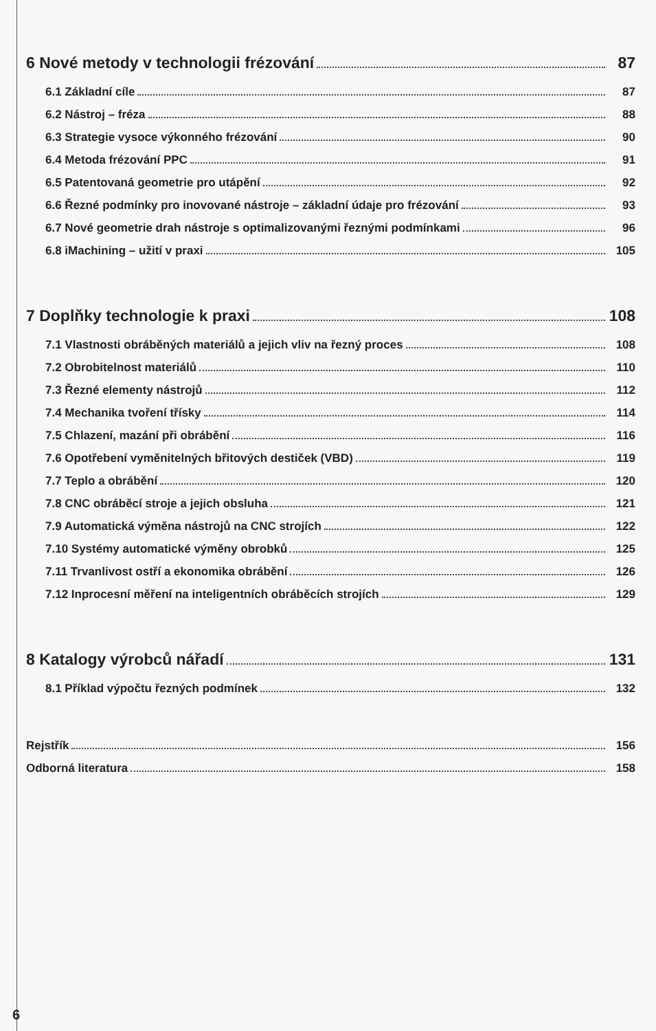6 Nové metody v technologii frézování 87
6.1 Základní cíle 87
6.2 Nástroj – fréza 88
6.3 Strategie vysoce výkonného frézování 90
6.4 Metoda frézování PPC 91
6.5 Patentovaná geometrie pro utápění 92
6.6 Řezné podmínky pro inovované nástroje – základní údaje pro frézování 93
6.7 Nové geometrie drah nástroje s optimalizovanými řeznými podmínkami 96
6.8 iMachining – užití v praxi 105
7 Doplňky technologie k praxi 108
7.1 Vlastnosti obráběných materiálů a jejich vliv na řezný proces 108
7.2 Obrobitelnost materiálů 110
7.3 Řezné elementy nástrojů 112
7.4 Mechanika tvoření třísky 114
7.5 Chlazení, mazání při obrábění 116
7.6 Opotřebení vyměnitelných břitových destiček (VBD) 119
7.7 Teplo a obrábění 120
7.8 CNC obráběcí stroje a jejich obsluha 121
7.9 Automatická výměna nástrojů na CNC strojích 122
7.10 Systémy automatické výměny obrobků 125
7.11 Trvanlivost ostří a ekonomika obrábění 126
7.12 Inprocesní měření na inteligentních obráběcích strojích 129
8 Katalogy výrobců nářadí 131
8.1 Příklad výpočtu řezných podmínek 132
Rejstřík 156
Odborná literatura 158
6